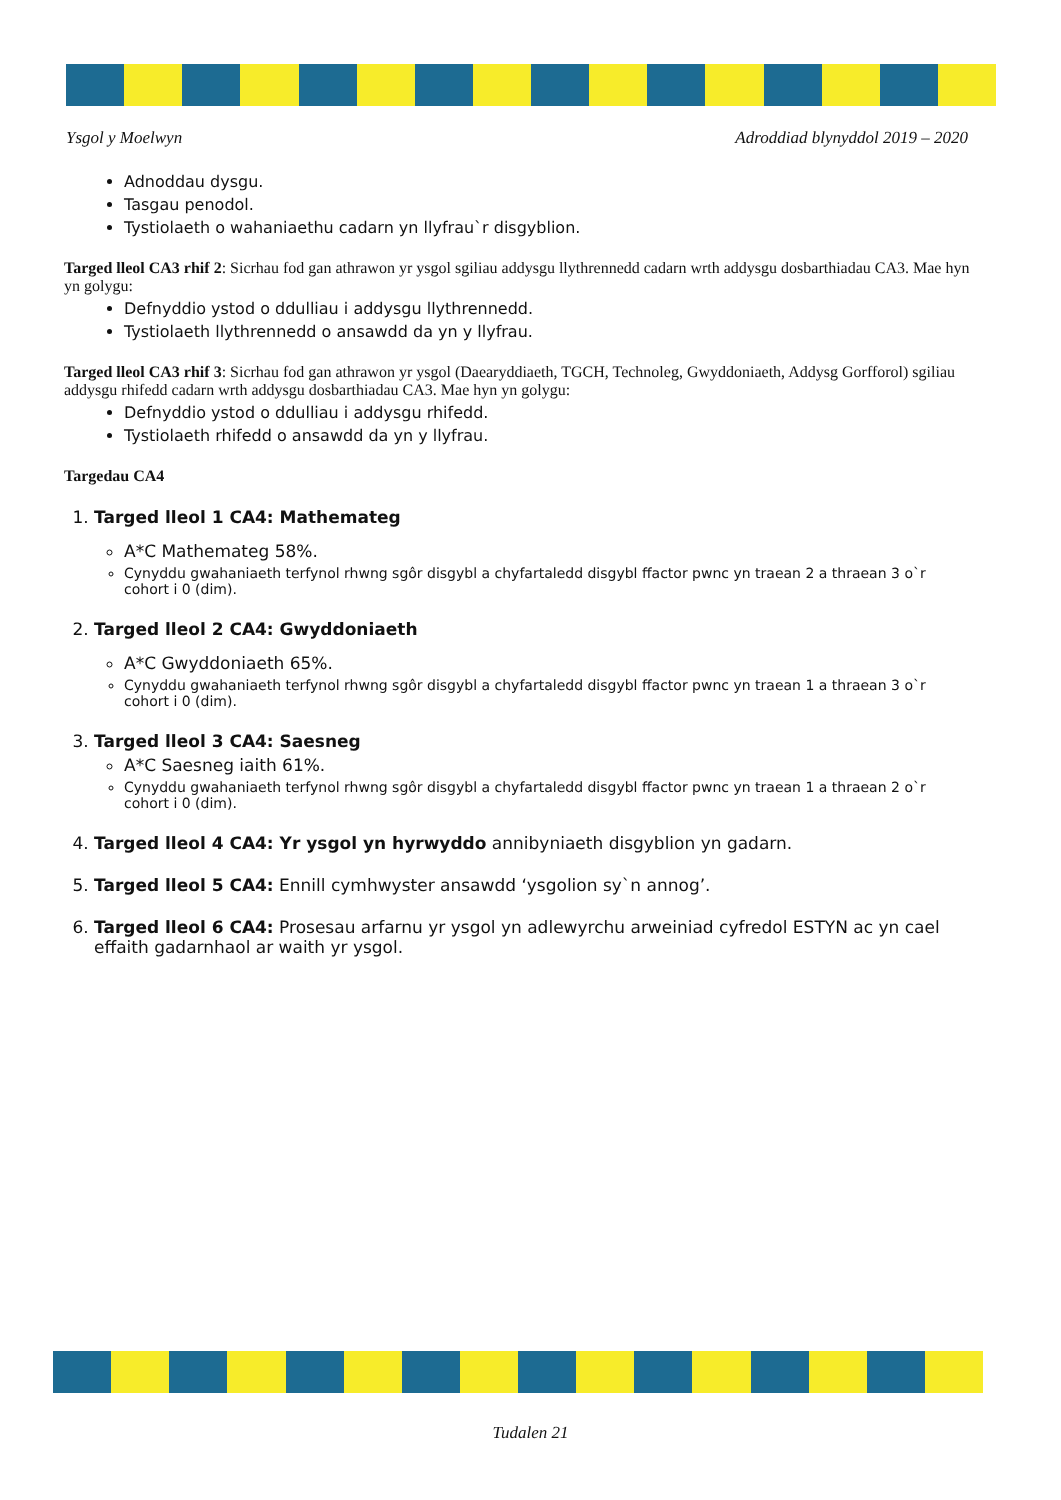Ysgol y Moelwyn Adroddiad blynyddol 2019 – 2020
Adnoddau dysgu.
Tasgau penodol.
Tystiolaeth o wahaniaethu cadarn yn llyfrau`r disgyblion.
Targed lleol CA3 rhif 2: Sicrhau fod gan athrawon yr ysgol sgiliau addysgu llythrennedd cadarn wrth addysgu dosbarthiadau CA3. Mae hyn yn golygu:
Defnyddio ystod o ddulliau i addysgu llythrennedd.
Tystiolaeth llythrennedd o ansawdd da yn y llyfrau.
Targed lleol CA3 rhif 3: Sicrhau fod gan athrawon yr ysgol (Daearyddiaeth, TGCH, Technoleg, Gwyddoniaeth, Addysg Gorfforol) sgiliau addysgu rhifedd cadarn wrth addysgu dosbarthiadau CA3. Mae hyn yn golygu:
Defnyddio ystod o ddulliau i addysgu rhifedd.
Tystiolaeth rhifedd o ansawdd da yn y llyfrau.
Targedau CA4
1. Targed lleol 1 CA4: Mathemateg
A*C Mathemateg 58%.
Cynyddu gwahaniaeth terfynol rhwng sgôr disgybl a chyfartaledd disgybl ffactor pwnc yn traean 2 a thraean 3 o`r cohort i 0 (dim).
2. Targed lleol 2 CA4: Gwyddoniaeth
A*C Gwyddoniaeth 65%.
Cynyddu gwahaniaeth terfynol rhwng sgôr disgybl a chyfartaledd disgybl ffactor pwnc yn traean 1 a thraean 3 o`r cohort i 0 (dim).
3. Targed lleol 3 CA4: Saesneg
A*C Saesneg iaith 61%.
Cynyddu gwahaniaeth terfynol rhwng sgôr disgybl a chyfartaledd disgybl ffactor pwnc yn traean 1 a thraean 2 o`r cohort i 0 (dim).
4. Targed lleol 4 CA4: Yr ysgol yn hyrwyddo annibyniaeth disgyblion yn gadarn.
5. Targed lleol 5 CA4: Ennill cymhwyster ansawdd ‘ysgolion sy`n annog’.
6. Targed lleol 6 CA4: Prosesau arfarnu yr ysgol yn adlewyrchu arweiniad cyfredol ESTYN ac yn cael effaith gadarnhaol ar waith yr ysgol.
Tudalen 21